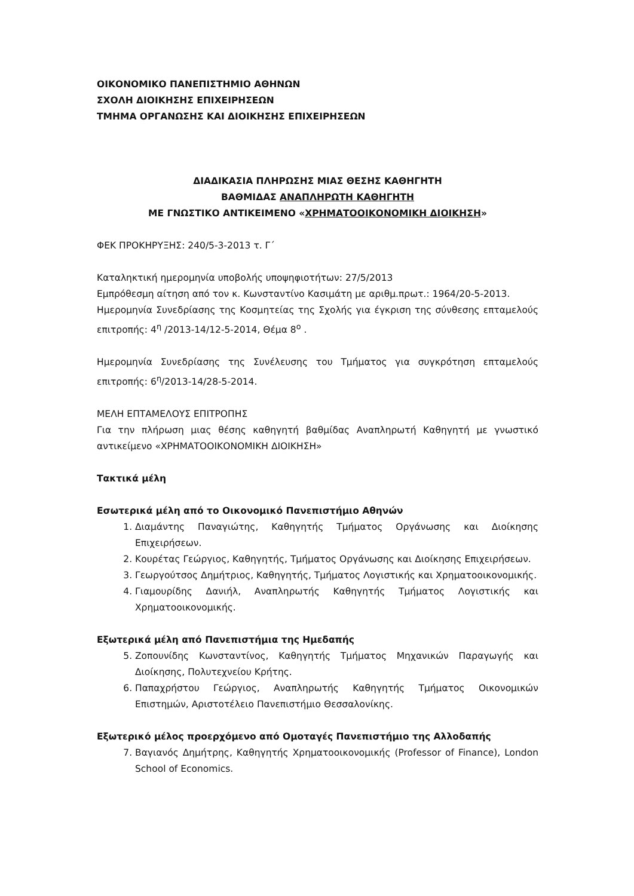ΟΙΚΟΝΟΜΙΚΟ ΠΑΝΕΠΙΣΤΗΜΙΟ ΑΘΗΝΩΝ
ΣΧΟΛΗ ΔΙΟΙΚΗΣΗΣ ΕΠΙΧΕΙΡΗΣΕΩΝ
ΤΜΗΜΑ ΟΡΓΑΝΩΣΗΣ ΚΑΙ ΔΙΟΙΚΗΣΗΣ ΕΠΙΧΕΙΡΗΣΕΩΝ
ΔΙΑΔΙΚΑΣΙΑ ΠΛΗΡΩΣΗΣ ΜΙΑΣ ΘΕΣΗΣ ΚΑΘΗΓΗΤΗ
ΒΑΘΜΙΔΑΣ ΑΝΑΠΛΗΡΩΤΗ ΚΑΘΗΓΗΤΗ
ΜΕ ΓΝΩΣΤΙΚΟ ΑΝΤΙΚΕΙΜΕΝΟ «ΧΡΗΜΑΤΟΟΙΚΟΝΟΜΙΚΗ ΔΙΟΙΚΗΣΗ»
ΦΕΚ ΠΡΟΚΗΡΥΞΗΣ: 240/5-3-2013 τ. Γ΄
Καταληκτική ημερομηνία υποβολής υποψηφιοτήτων: 27/5/2013
Εμπρόθεσμη αίτηση από τον κ. Κωνσταντίνο Κασιμάτη με αριθμ.πρωτ.: 1964/20-5-2013.
Ημερομηνία Συνεδρίασης της Κοσμητείας της Σχολής για έγκριση της σύνθεσης επταμελούς επιτροπής: 4<sup>η</sup> /2013-14/12-5-2014, Θέμα 8<sup>ο</sup> .
Ημερομηνία Συνεδρίασης της Συνέλευσης του Τμήματος για συγκρότηση επταμελούς επιτροπής: 6<sup>η</sup>/2013-14/28-5-2014.
ΜΕΛΗ ΕΠΤΑΜΕΛΟΥΣ ΕΠΙΤΡΟΠΗΣ
Για την πλήρωση μιας θέσης καθηγητή βαθμίδας Αναπληρωτή Καθηγητή με γνωστικό αντικείμενο «ΧΡΗΜΑΤΟΟΙΚΟΝΟΜΙΚΗ ΔΙΟΙΚΗΣΗ»
Τακτικά μέλη
Εσωτερικά μέλη από το Οικονομικό Πανεπιστήμιο Αθηνών
1. Διαμάντης Παναγιώτης, Καθηγητής Τμήματος Οργάνωσης και Διοίκησης Επιχειρήσεων.
2. Κουρέτας Γεώργιος, Καθηγητής, Τμήματος Οργάνωσης και Διοίκησης Επιχειρήσεων.
3. Γεωργούτσος Δημήτριος, Καθηγητής, Τμήματος Λογιστικής και Χρηματοοικονομικής.
4. Γιαμουρίδης Δανιήλ, Αναπληρωτής Καθηγητής Τμήματος Λογιστικής και Χρηματοοικονομικής.
Εξωτερικά μέλη από Πανεπιστήμια της Ημεδαπής
5. Ζοπουνίδης Κωνσταντίνος, Καθηγητής Τμήματος Μηχανικών Παραγωγής και Διοίκησης, Πολυτεχνείου Κρήτης.
6. Παπαχρήστου Γεώργιος, Αναπληρωτής Καθηγητής Τμήματος Οικονομικών Επιστημών, Αριστοτέλειο Πανεπιστήμιο Θεσσαλονίκης.
Εξωτερικό μέλος προερχόμενο από Ομοταγές Πανεπιστήμιο της Αλλοδαπής
7. Βαγιανός Δημήτρης, Καθηγητής Χρηματοοικονομικής (Professor of Finance), London School of Economics.